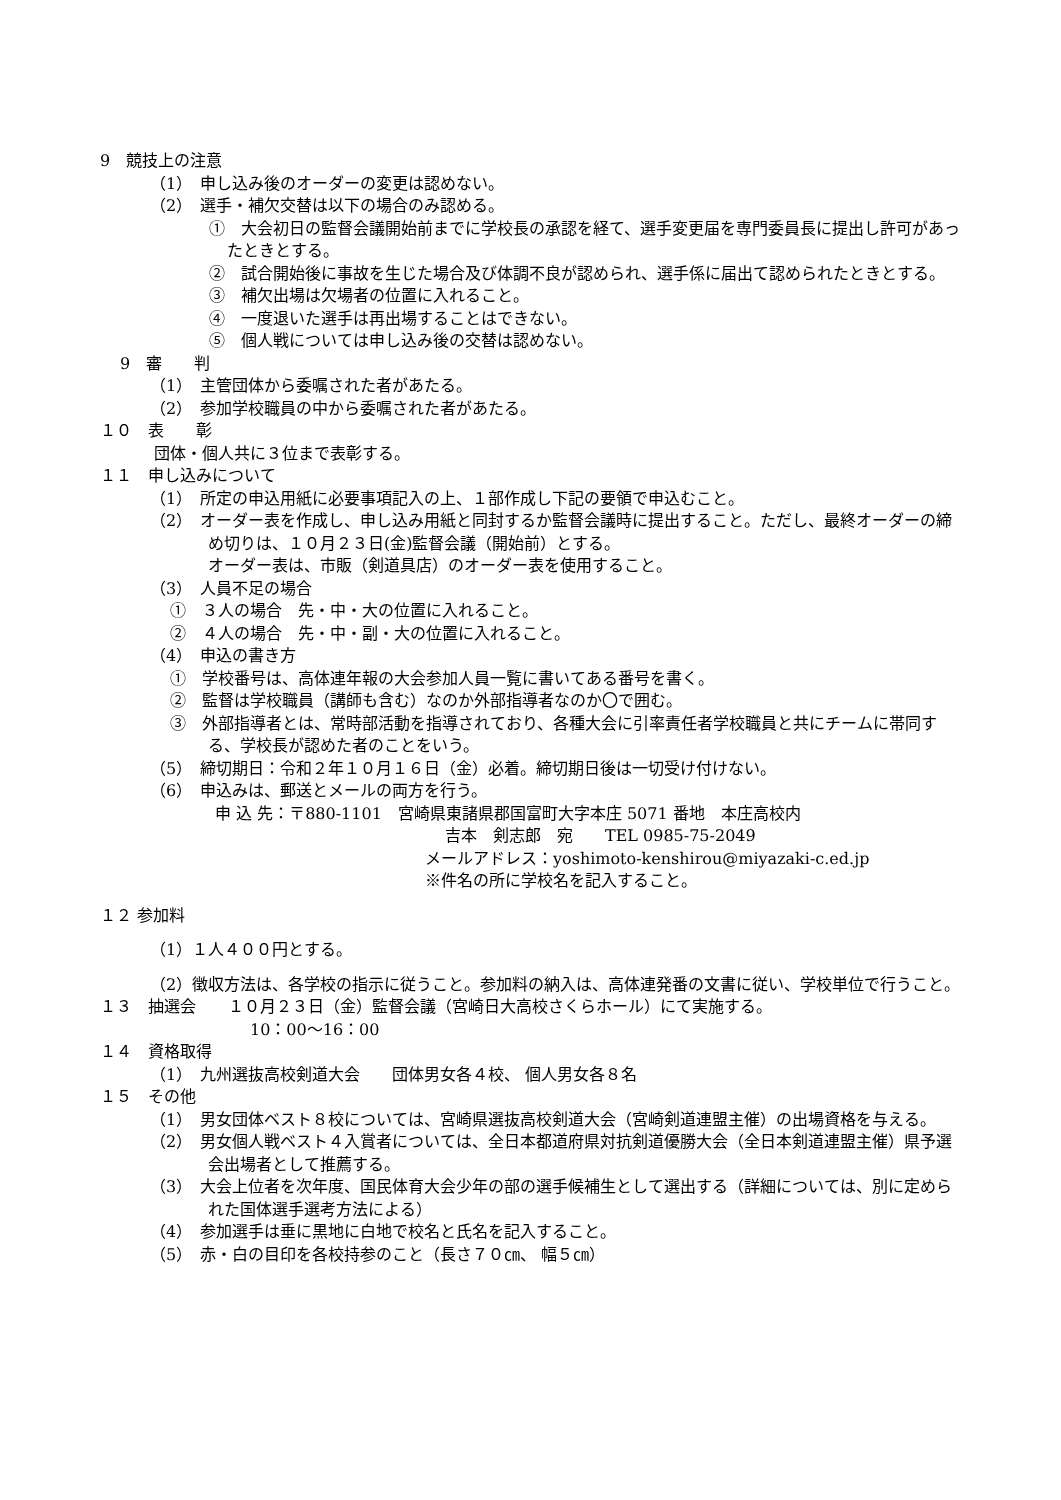9　競技上の注意
（1）　申し込み後のオーダーの変更は認めない。
（2）　選手・補欠交替は以下の場合のみ認める。
①　大会初日の監督会議開始前までに学校長の承認を経て、選手変更届を専門委員長に提出し許可があったときとする。
②　試合開始後に事故を生じた場合及び体調不良が認められ、選手係に届出て認められたときとする。
③　補欠出場は欠場者の位置に入れること。
④　一度退いた選手は再出場することはできない。
⑤　個人戦については申し込み後の交替は認めない。
9　審　　判
（1）　主管団体から委嘱された者があたる。
（2）　参加学校職員の中から委嘱された者があたる。
１０　表　　彰
団体・個人共に３位まで表彰する。
１１　申し込みについて
（1）　所定の申込用紙に必要事項記入の上、１部作成し下記の要領で申込むこと。
（2）　オーダー表を作成し、申し込み用紙と同封するか監督会議時に提出すること。ただし、最終オーダーの締め切りは、１０月２３日(金)監督会議（開始前）とする。
オーダー表は、市販（剣道具店）のオーダー表を使用すること。
（3）　人員不足の場合
①　３人の場合　先・中・大の位置に入れること。
②　４人の場合　先・中・副・大の位置に入れること。
（4）　申込の書き方
①　学校番号は、高体連年報の大会参加人員一覧に書いてある番号を書く。
②　監督は学校職員（講師も含む）なのか外部指導者なのか〇で囲む。
③　外部指導者とは、常時部活動を指導されており、各種大会に引率責任者学校職員と共にチームに帯同する、学校長が認めた者のことをいう。
（5）　締切期日：令和２年１０月１６日（金）必着。締切期日後は一切受け付けない。
（6）　申込みは、郵送とメールの両方を行う。
申 込 先：〒880-1101　宮崎県東諸県郡国富町大字本庄 5071 番地　本庄高校内
吉本　剣志郎　宛　　TEL 0985-75-2049
メールアドレス：yoshimoto-kenshirou@miyazaki-c.ed.jp
※件名の所に学校名を記入すること。
１２ 参加料
（1）１人４００円とする。
（2）徴収方法は、各学校の指示に従うこと。参加料の納入は、高体連発番の文書に従い、学校単位で行うこと。
１３　抽選会　　１０月２３日（金）監督会議（宮崎日大高校さくらホール）にて実施する。
10：00〜16：00
１４　資格取得
（1）　九州選抜高校剣道大会　　団体男女各４校、 個人男女各８名
１５　その他
（1）　男女団体ベスト８校については、宮崎県選抜高校剣道大会（宮崎剣道連盟主催）の出場資格を与える。
（2）　男女個人戦ベスト４入賞者については、全日本都道府県対抗剣道優勝大会（全日本剣道連盟主催）県予選会出場者として推薦する。
（3）　大会上位者を次年度、国民体育大会少年の部の選手候補生として選出する（詳細については、別に定められた国体選手選考方法による）
（4）　参加選手は垂に黒地に白地で校名と氏名を記入すること。
（5）　赤・白の目印を各校持参のこと（長さ７０㎝、 幅５㎝）